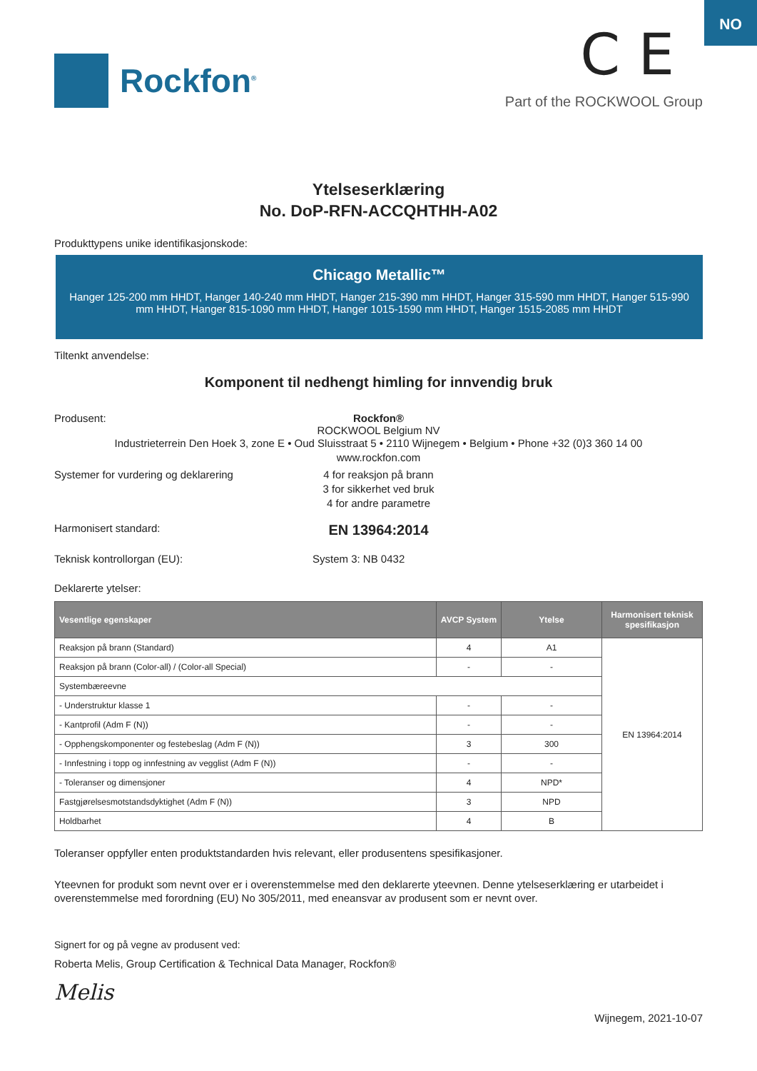NO
Rockfon<sup>®</sup>
C E
Part of the ROCKWOOL Group
Ytelseserklæring
No. DoP-RFN-ACCQHTHH-A02
Produkttypens unike identifikasjonskode:
Chicago Metallic™
Hanger 125-200 mm HHDT, Hanger 140-240 mm HHDT, Hanger 215-390 mm HHDT, Hanger 315-590 mm HHDT, Hanger 515-990 mm HHDT, Hanger 815-1090 mm HHDT, Hanger 1015-1590 mm HHDT, Hanger 1515-2085 mm HHDT
Tiltenkt anvendelse:
Komponent til nedhengt himling for innvendig bruk
Produsent: Rockfon®
ROCKWOOL Belgium NV
Industrieterrein Den Hoek 3, zone E • Oud Sluisstraat 5 • 2110 Wijnegem • Belgium • Phone +32 (0)3 360 14 00
www.rockfon.com
Systemer for vurdering og deklarering
4 for reaksjon på brann
3 for sikkerhet ved bruk
4 for andre parametre
Harmonisert standard:
EN 13964:2014
Teknisk kontrollorgan (EU): System 3: NB 0432
Deklarerte ytelser:
| Vesentlige egenskaper | AVCP System | Ytelse | Harmonisert teknisk spesifikasjon |
| --- | --- | --- | --- |
| Reaksjon på brann (Standard) | 4 | A1 | EN 13964:2014 |
| Reaksjon på brann (Color-all) / (Color-all Special) | - | - | |
| Systembæreevne | | | |
| - Understruktur klasse 1 | - | - | |
| - Kantprofil (Adm F (N)) | - | - | |
| - Opphengskomponenter og festebeslag (Adm F (N)) | 3 | 300 | |
| - Innfestning i topp og innfestning av vegglist (Adm F (N)) | - | - | |
| - Toleranser og dimensjoner | 4 | NPD* | |
| Fastgjørelsesmotstandsdyktighet (Adm F (N)) | 3 | NPD | |
| Holdbarhet | 4 | B | |
Toleranser oppfyller enten produktstandarden hvis relevant, eller produsentens spesifikasjoner.
Yteevnen for produkt som nevnt over er i overenstemmelse med den deklarerte yteevnen. Denne ytelseserklæring er utarbeidet i overenstemmelse med forordning (EU) No 305/2011, med eneansvar av produsent som er nevnt over.
Signert for og på vegne av produsent ved:
Roberta Melis, Group Certification & Technical Data Manager, Rockfon®
Melis
Wijnegem, 2021-10-07